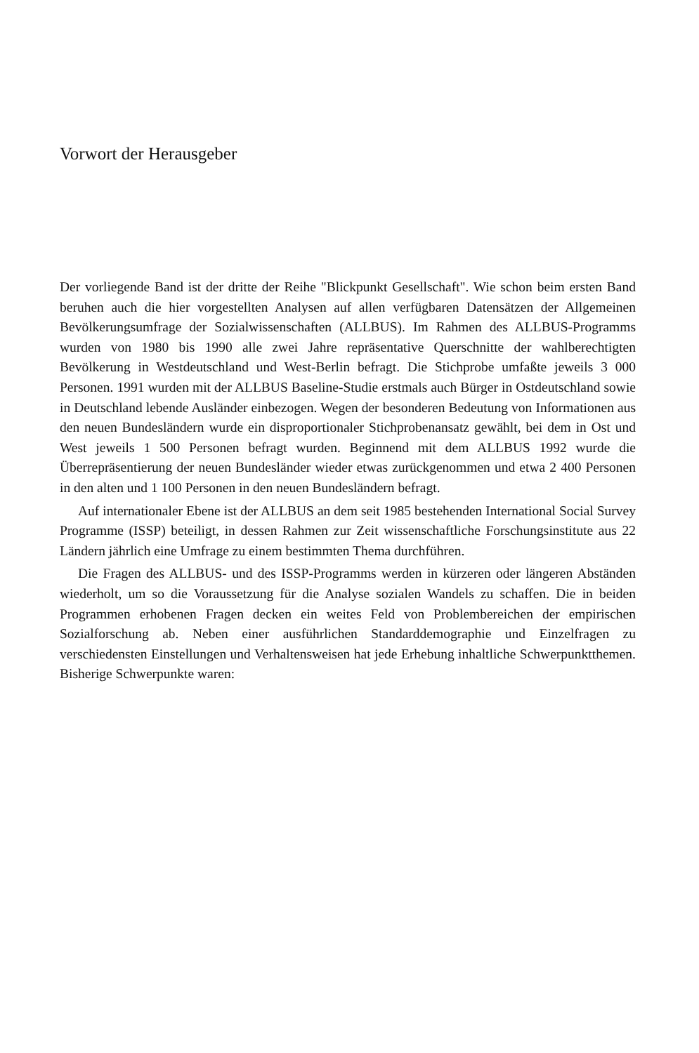Vorwort der Herausgeber
Der vorliegende Band ist der dritte der Reihe "Blickpunkt Gesellschaft". Wie schon beim ersten Band beruhen auch die hier vorgestellten Analysen auf allen verfügbaren Datensätzen der Allgemeinen Bevölkerungsumfrage der Sozialwissenschaften (ALLBUS). Im Rahmen des ALLBUS-Programms wurden von 1980 bis 1990 alle zwei Jahre repräsentative Querschnitte der wahlberechtigten Bevölkerung in Westdeutschland und West-Berlin befragt. Die Stichprobe umfaßte jeweils 3 000 Personen. 1991 wurden mit der ALLBUS Baseline-Studie erstmals auch Bürger in Ostdeutschland sowie in Deutschland lebende Ausländer einbezogen. Wegen der besonderen Bedeutung von Informationen aus den neuen Bundesländern wurde ein disproportionaler Stichprobenansatz gewählt, bei dem in Ost und West jeweils 1 500 Personen befragt wurden. Beginnend mit dem ALLBUS 1992 wurde die Überrepräsentierung der neuen Bundesländer wieder etwas zurückgenommen und etwa 2 400 Personen in den alten und 1 100 Personen in den neuen Bundesländern befragt.
Auf internationaler Ebene ist der ALLBUS an dem seit 1985 bestehenden International Social Survey Programme (ISSP) beteiligt, in dessen Rahmen zur Zeit wissenschaftliche Forschungsinstitute aus 22 Ländern jährlich eine Umfrage zu einem bestimmten Thema durchführen.
Die Fragen des ALLBUS- und des ISSP-Programms werden in kürzeren oder längeren Abständen wiederholt, um so die Voraussetzung für die Analyse sozialen Wandels zu schaffen. Die in beiden Programmen erhobenen Fragen decken ein weites Feld von Problembereichen der empirischen Sozialforschung ab. Neben einer ausführlichen Standarddemographie und Einzelfragen zu verschiedensten Einstellungen und Verhaltensweisen hat jede Erhebung inhaltliche Schwerpunktthemen. Bisherige Schwerpunkte waren: